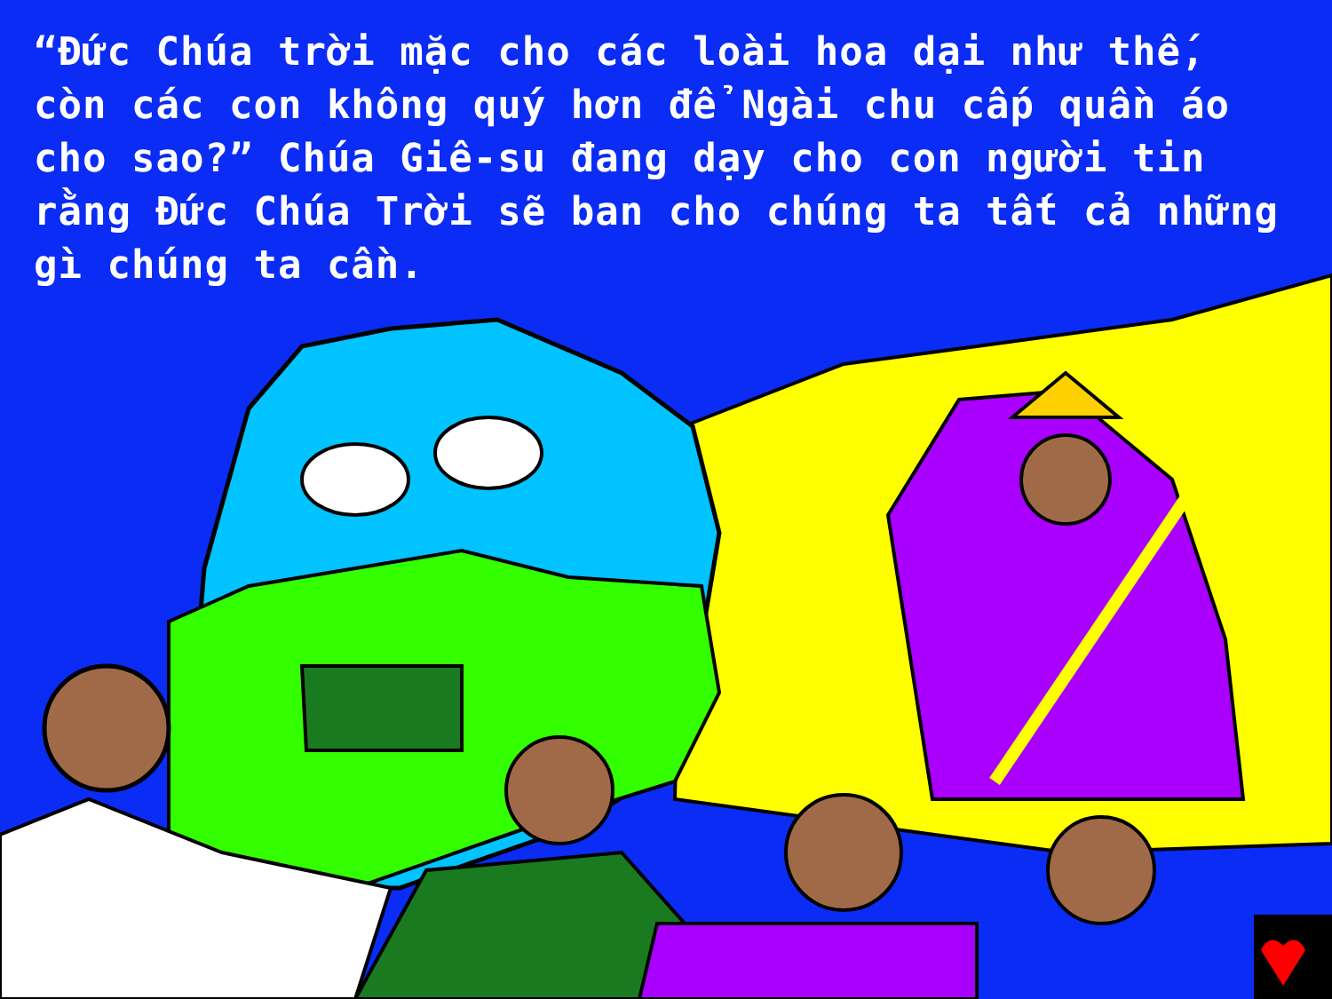“Đức Chúa trời mặc cho các loài hoa dại như thế, còn các con không quý hơn để Ngài chu cấp quần áo cho sao?” Chúa Giê-su đang dạy cho con người tin rằng Đức Chúa Trời sẽ ban cho chúng ta tất cả những gì chúng ta cần.